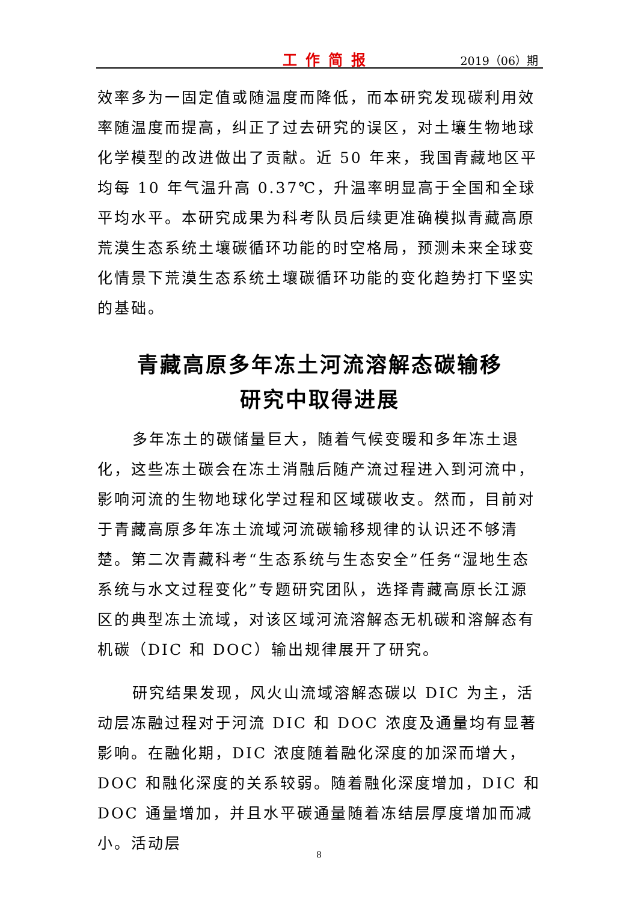工作简报 2019（06）期
效率多为一固定值或随温度而降低，而本研究发现碳利用效率随温度而提高，纠正了过去研究的误区，对土壤生物地球化学模型的改进做出了贡献。近 50 年来，我国青藏地区平均每 10 年气温升高 0.37℃，升温率明显高于全国和全球平均水平。本研究成果为科考队员后续更准确模拟青藏高原荒漠生态系统土壤碳循环功能的时空格局，预测未来全球变化情景下荒漠生态系统土壤碳循环功能的变化趋势打下坚实的基础。
青藏高原多年冻土河流溶解态碳输移
研究中取得进展
多年冻土的碳储量巨大，随着气候变暖和多年冻土退化，这些冻土碳会在冻土消融后随产流过程进入到河流中，影响河流的生物地球化学过程和区域碳收支。然而，目前对于青藏高原多年冻土流域河流碳输移规律的认识还不够清楚。第二次青藏科考“生态系统与生态安全”任务“湿地生态系统与水文过程变化”专题研究团队，选择青藏高原长江源区的典型冻土流域，对该区域河流溶解态无机碳和溶解态有机碳（DIC 和 DOC）输出规律展开了研究。
研究结果发现，风火山流域溶解态碳以 DIC 为主，活动层冻融过程对于河流 DIC 和 DOC 浓度及通量均有显著影响。在融化期，DIC 浓度随着融化深度的加深而增大，DOC 和融化深度的关系较弱。随着融化深度增加，DIC 和 DOC 通量增加，并且水平碳通量随着冻结层厚度增加而减小。活动层
8